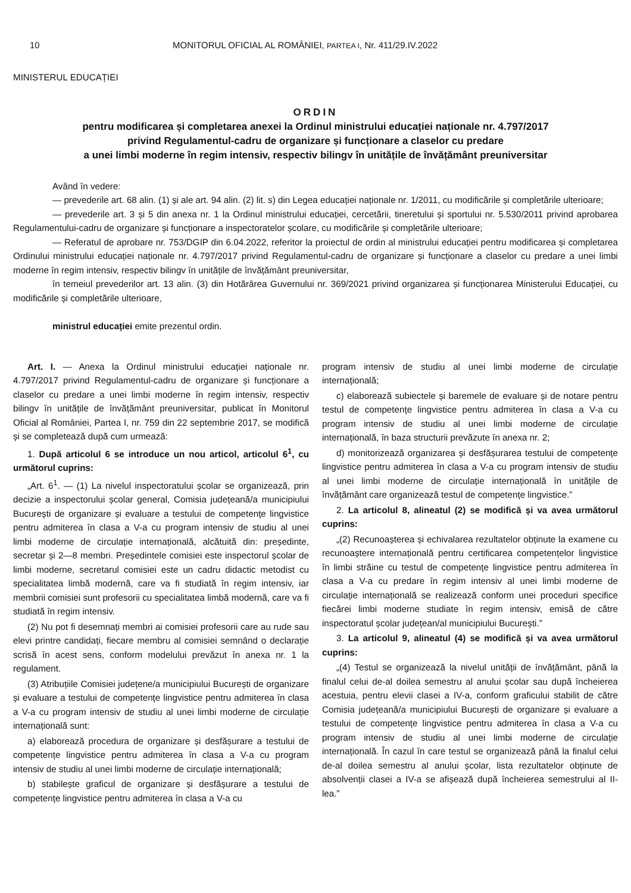10 MONITORUL OFICIAL AL ROMÂNIEI, PARTEA I, Nr. 411/29.IV.2022
MINISTERUL EDUCAȚIEI
ORDIN
pentru modificarea și completarea anexei la Ordinul ministrului educației naționale nr. 4.797/2017
privind Regulamentul-cadru de organizare și funcționare a claselor cu predare
a unei limbi moderne în regim intensiv, respectiv bilingv în unitățile de învățământ preuniversitar
Având în vedere:
— prevederile art. 68 alin. (1) și ale art. 94 alin. (2) lit. s) din Legea educației naționale nr. 1/2011, cu modificările și completările ulterioare;
— prevederile art. 3 și 5 din anexa nr. 1 la Ordinul ministrului educației, cercetării, tineretului și sportului nr. 5.530/2011 privind aprobarea Regulamentului-cadru de organizare și funcționare a inspectoratelor școlare, cu modificările și completările ulterioare;
— Referatul de aprobare nr. 753/DGIP din 6.04.2022, referitor la proiectul de ordin al ministrului educației pentru modificarea și completarea Ordinului ministrului educației naționale nr. 4.797/2017 privind Regulamentul-cadru de organizare și funcționare a claselor cu predare a unei limbi moderne în regim intensiv, respectiv bilingv în unitățile de învățământ preuniversitar,
în temeiul prevederilor art. 13 alin. (3) din Hotărârea Guvernului nr. 369/2021 privind organizarea și funcționarea Ministerului Educației, cu modificările și completările ulterioare,
ministrul educației emite prezentul ordin.
Art. I. — Anexa la Ordinul ministrului educației naționale nr. 4.797/2017 privind Regulamentul-cadru de organizare și funcționare a claselor cu predare a unei limbi moderne în regim intensiv, respectiv bilingv în unitățile de învățământ preuniversitar, publicat în Monitorul Oficial al României, Partea I, nr. 759 din 22 septembrie 2017, se modifică și se completează după cum urmează:
1. După articolul 6 se introduce un nou articol, articolul 6<sup>1</sup>, cu următorul cuprins:
„Art. 6<sup>1</sup>. — (1) La nivelul inspectoratului școlar se organizează, prin decizie a inspectorului școlar general, Comisia județeană/a municipiului București de organizare și evaluare a testului de competențe lingvistice pentru admiterea în clasa a V-a cu program intensiv de studiu al unei limbi moderne de circulație internațională, alcătuită din: președinte, secretar și 2—8 membri. Președintele comisiei este inspectorul școlar de limbi moderne, secretarul comisiei este un cadru didactic metodist cu specialitatea limbă modernă, care va fi studiată în regim intensiv, iar membrii comisiei sunt profesorii cu specialitatea limbă modernă, care va fi studiată în regim intensiv.
(2) Nu pot fi desemnați membri ai comisiei profesorii care au rude sau elevi printre candidați, fiecare membru al comisiei semnând o declarație scrisă în acest sens, conform modelului prevăzut în anexa nr. 1 la regulament.
(3) Atribuțiile Comisiei județene/a municipiului București de organizare și evaluare a testului de competențe lingvistice pentru admiterea în clasa a V-a cu program intensiv de studiu al unei limbi moderne de circulație internațională sunt:
a) elaborează procedura de organizare și desfășurare a testului de competențe lingvistice pentru admiterea în clasa a V-a cu program intensiv de studiu al unei limbi moderne de circulație internațională;
b) stabilește graficul de organizare și desfășurare a testului de competențe lingvistice pentru admiterea în clasa a V-a cu
program intensiv de studiu al unei limbi moderne de circulație internațională;
c) elaborează subiectele și baremele de evaluare și de notare pentru testul de competențe lingvistice pentru admiterea în clasa a V-a cu program intensiv de studiu al unei limbi moderne de circulație internațională, în baza structurii prevăzute în anexa nr. 2;
d) monitorizează organizarea și desfășurarea testului de competențe lingvistice pentru admiterea în clasa a V-a cu program intensiv de studiu al unei limbi moderne de circulație internațională în unitățile de învățământ care organizează testul de competențe lingvistice.”
2. La articolul 8, alineatul (2) se modifică și va avea următorul cuprins:
„(2) Recunoașterea și echivalarea rezultatelor obținute la examene cu recunoaștere internațională pentru certificarea competențelor lingvistice în limbi străine cu testul de competențe lingvistice pentru admiterea în clasa a V-a cu predare în regim intensiv al unei limbi moderne de circulație internațională se realizează conform unei proceduri specifice fiecărei limbi moderne studiate în regim intensiv, emisă de către inspectoratul școlar județean/al municipiului București.”
3. La articolul 9, alineatul (4) se modifică și va avea următorul cuprins:
„(4) Testul se organizează la nivelul unității de învățământ, până la finalul celui de-al doilea semestru al anului școlar sau după încheierea acestuia, pentru elevii clasei a IV-a, conform graficului stabilit de către Comisia județeană/a municipiului București de organizare și evaluare a testului de competențe lingvistice pentru admiterea în clasa a V-a cu program intensiv de studiu al unei limbi moderne de circulație internațională. În cazul în care testul se organizează până la finalul celui de-al doilea semestru al anului școlar, lista rezultatelor obținute de absolvenții clasei a IV-a se afișează după încheierea semestrului al II-lea.”